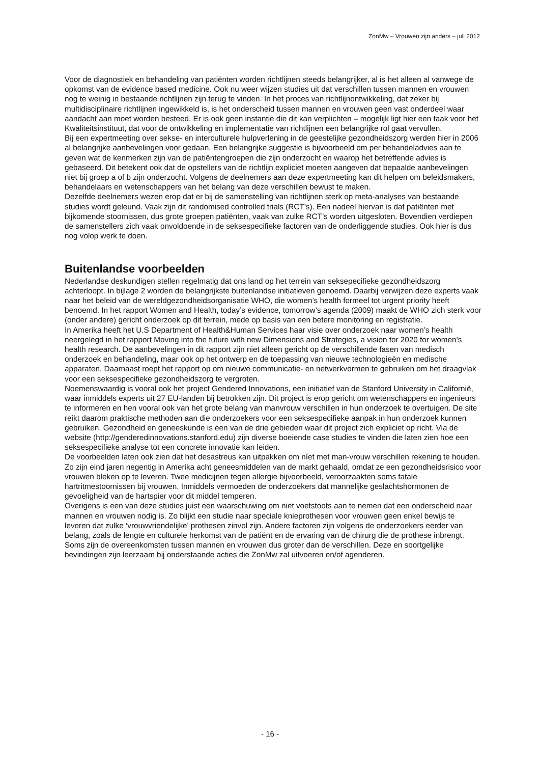ZonMw – Vrouwen zijn anders – juli 2012
Voor de diagnostiek en behandeling van patiënten worden richtlijnen steeds belangrijker, al is het alleen al vanwege de opkomst van de evidence based medicine. Ook nu weer wijzen studies uit dat verschillen tussen mannen en vrouwen nog te weinig in bestaande richtlijnen zijn terug te vinden. In het proces van richtlijnontwikkeling, dat zeker bij multidisciplinaire richtlijnen ingewikkeld is, is het onderscheid tussen mannen en vrouwen geen vast onderdeel waar aandacht aan moet worden besteed. Er is ook geen instantie die dit kan verplichten – mogelijk ligt hier een taak voor het Kwaliteitsinstituut, dat voor de ontwikkeling en implementatie van richtlijnen een belangrijke rol gaat vervullen.
Bij een expertmeeting over sekse- en interculturele hulpverlening in de geestelijke gezondheidszorg werden hier in 2006 al belangrijke aanbevelingen voor gedaan. Een belangrijke suggestie is bijvoorbeeld om per behandeladvies aan te geven wat de kenmerken zijn van de patiëntengroepen die zijn onderzocht en waarop het betreffende advies is gebaseerd. Dit betekent ook dat de opstellers van de richtlijn expliciet moeten aangeven dat bepaalde aanbevelingen niet bij groep a of b zijn onderzocht. Volgens de deelnemers aan deze expertmeeting kan dit helpen om beleidsmakers, behandelaars en wetenschappers van het belang van deze verschillen bewust te maken.
Dezelfde deelnemers wezen erop dat er bij de samenstelling van richtlijnen sterk op meta-analyses van bestaande studies wordt geleund. Vaak zijn dit randomised controlled trials (RCT’s). Een nadeel hiervan is dat patiënten met bijkomende stoornissen, dus grote groepen patiënten, vaak van zulke RCT’s worden uitgesloten. Bovendien verdiepen de samenstellers zich vaak onvoldoende in de seksespecifieke factoren van de onderliggende studies. Ook hier is dus nog volop werk te doen.
Buitenlandse voorbeelden
Nederlandse deskundigen stellen regelmatig dat ons land op het terrein van seksepecifieke gezondheidszorg achterloopt. In bijlage 2 worden de belangrijkste buitenlandse initiatieven genoemd. Daarbij verwijzen deze experts vaak naar het beleid van de wereldgezondheidsorganisatie WHO, die women’s health formeel tot urgent priority heeft benoemd. In het rapport Women and Health, today’s evidence, tomorrow’s agenda (2009) maakt de WHO zich sterk voor (onder andere) gericht onderzoek op dit terrein, mede op basis van een betere monitoring en registratie.
In Amerika heeft het U.S Department of Health&Human Services haar visie over onderzoek naar women’s health neergelegd in het rapport Moving into the future with new Dimensions and Strategies, a vision for 2020 for women’s health research. De aanbevelingen in dit rapport zijn niet alleen gericht op de verschillende fasen van medisch onderzoek en behandeling, maar ook op het ontwerp en de toepassing van nieuwe technologieën en medische apparaten. Daarnaast roept het rapport op om nieuwe communicatie- en netwerkvormen te gebruiken om het draagvlak voor een seksespecifieke gezondheidszorg te vergroten.
Noemenswaardig is vooral ook het project Gendered Innovations, een initiatief van de Stanford University in Californië, waar inmiddels experts uit 27 EU-landen bij betrokken zijn. Dit project is erop gericht om wetenschappers en ingenieurs te informeren en hen vooral ook van het grote belang van manvrouw verschillen in hun onderzoek te overtuigen. De site reikt daarom praktische methoden aan die onderzoekers voor een seksespecifieke aanpak in hun onderzoek kunnen gebruiken. Gezondheid en geneeskunde is een van de drie gebieden waar dit project zich expliciet op richt. Via de website (http://genderedinnovations.stanford.edu) zijn diverse boeiende case studies te vinden die laten zien hoe een seksespecifieke analyse tot een concrete innovatie kan leiden.
De voorbeelden laten ook zien dat het desastreus kan uitpakken om níet met man-vrouw verschillen rekening te houden. Zo zijn eind jaren negentig in Amerika acht geneesmiddelen van de markt gehaald, omdat ze een gezondheidsrisico voor vrouwen bleken op te leveren. Twee medicijnen tegen allergie bijvoorbeeld, veroorzaakten soms fatale hartritmestoornissen bij vrouwen. Inmiddels vermoeden de onderzoekers dat mannelijke geslachtshormonen de gevoeligheid van de hartspier voor dit middel temperen.
Overigens is een van deze studies juist een waarschuwing om niet voetstoots aan te nemen dat een onderscheid naar mannen en vrouwen nodig is. Zo blijkt een studie naar speciale knieprothesen voor vrouwen geen enkel bewijs te leveren dat zulke ‘vrouwvriendelijke’ prothesen zinvol zijn. Andere factoren zijn volgens de onderzoekers eerder van belang, zoals de lengte en culturele herkomst van de patiënt en de ervaring van de chirurg die de prothese inbrengt. Soms zijn de overeenkomsten tussen mannen en vrouwen dus groter dan de verschillen. Deze en soortgelijke bevindingen zijn leerzaam bij onderstaande acties die ZonMw zal uitvoeren en/of agenderen.
- 16 -